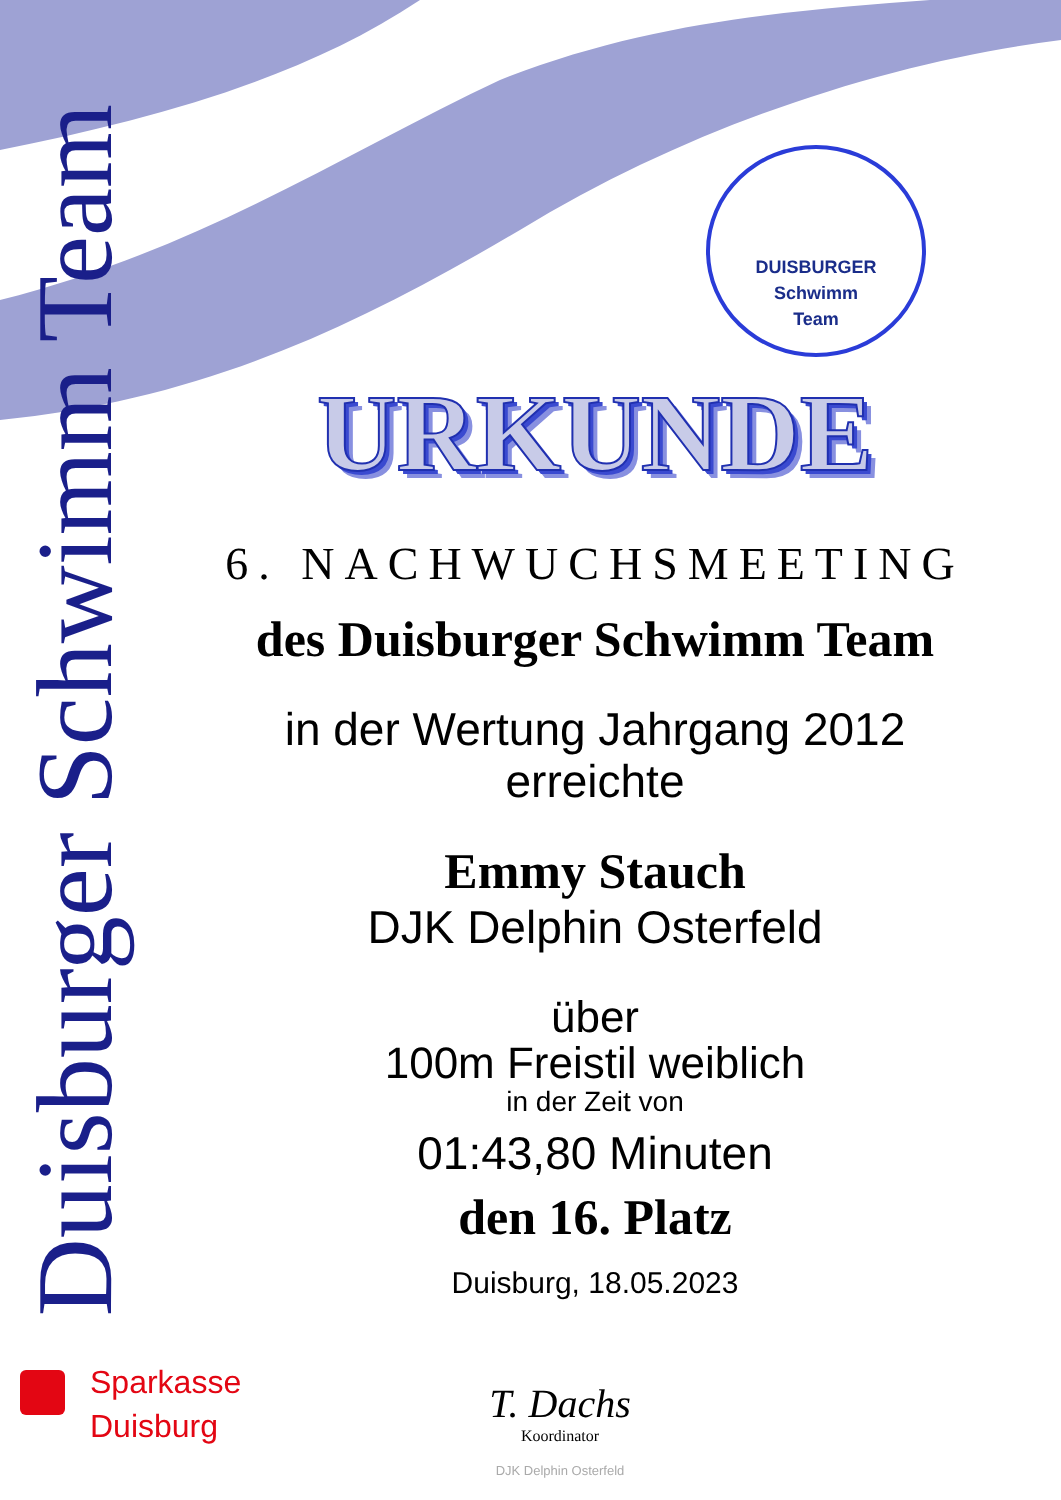Duisburger Schwimm Team
DUISBURGER
Schwimm
Team
URKUNDE
6. NACHWUCHSMEETING
des Duisburger Schwimm Team
in der Wertung Jahrgang 2012
erreichte
Emmy Stauch
DJK Delphin Osterfeld
über
100m Freistil weiblich
in der Zeit von
01:43,80 Minuten
den 16. Platz
Duisburg, 18.05.2023
Sparkasse
Duisburg
T. Dachs
Koordinator
DJK Delphin Osterfeld